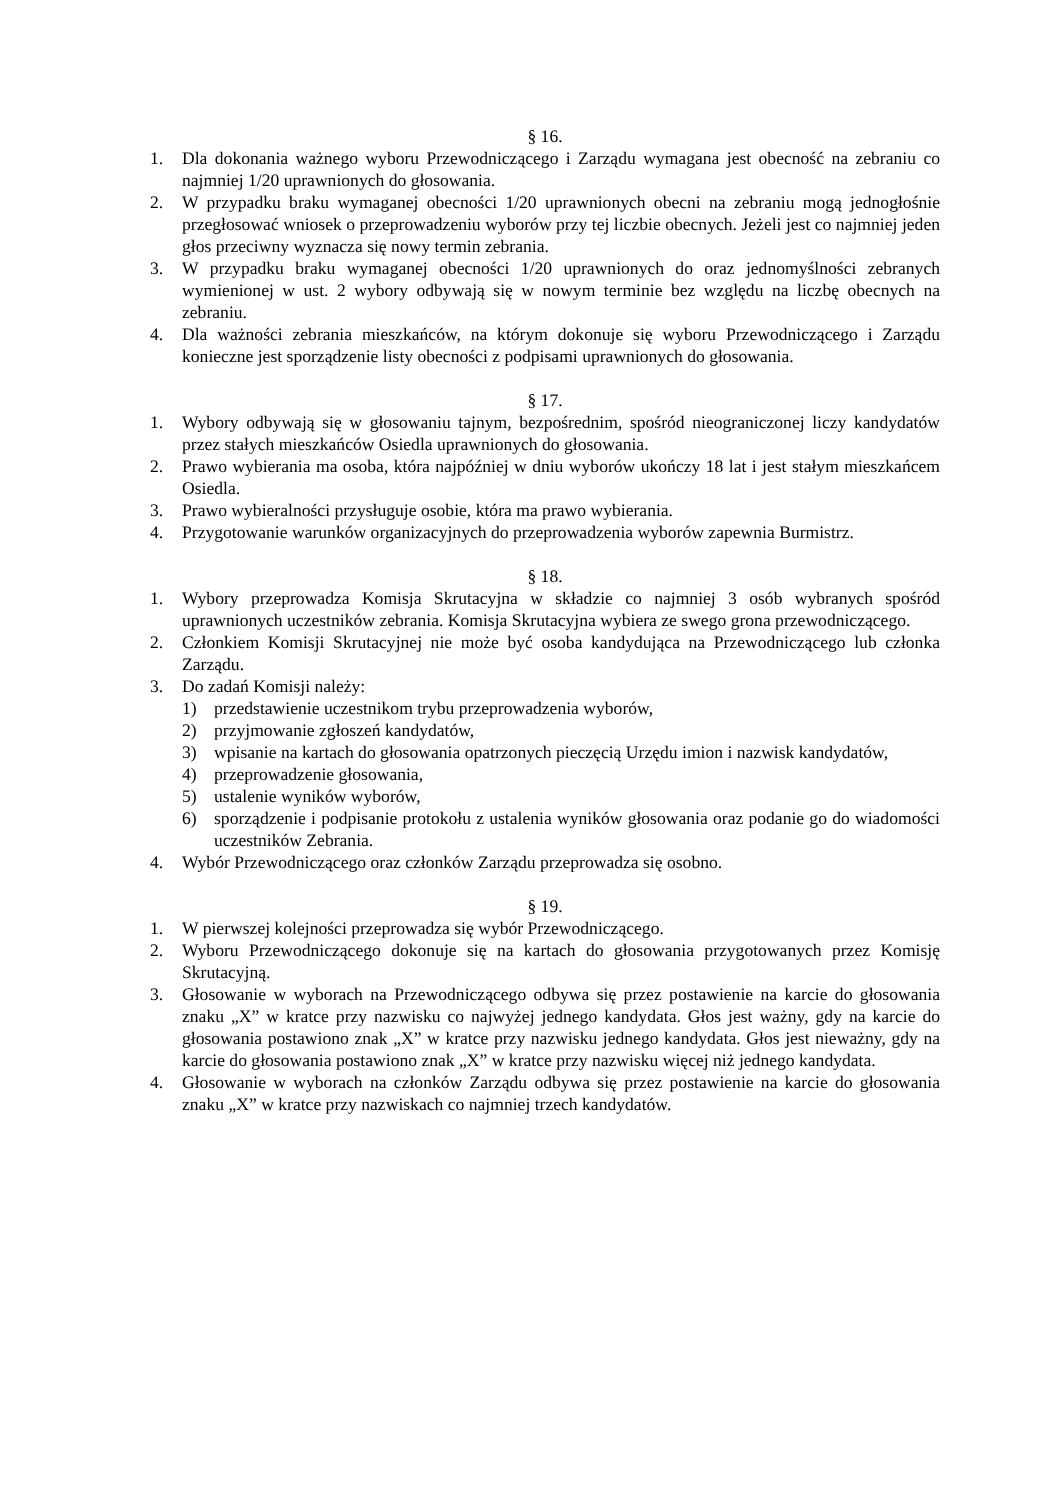§ 16.
1. Dla dokonania ważnego wyboru Przewodniczącego i Zarządu wymagana jest obecność na zebraniu co najmniej 1/20 uprawnionych do głosowania.
2. W przypadku braku wymaganej obecności 1/20 uprawnionych obecni na zebraniu mogą jednogłośnie przegłosować wniosek o przeprowadzeniu wyborów przy tej liczbie obecnych. Jeżeli jest co najmniej jeden głos przeciwny wyznacza się nowy termin zebrania.
3. W przypadku braku wymaganej obecności 1/20 uprawnionych do oraz jednomyślności zebranych wymienionej w ust. 2 wybory odbywają się w nowym terminie bez względu na liczbę obecnych na zebraniu.
4. Dla ważności zebrania mieszkańców, na którym dokonuje się wyboru Przewodniczącego i Zarządu konieczne jest sporządzenie listy obecności z podpisami uprawnionych do głosowania.
§ 17.
1. Wybory odbywają się w głosowaniu tajnym, bezpośrednim, spośród nieograniczonej liczy kandydatów przez stałych mieszkańców Osiedla uprawnionych do głosowania.
2. Prawo wybierania ma osoba, która najpóźniej w dniu wyborów ukończy 18 lat i jest stałym mieszkańcem Osiedla.
3. Prawo wybieralności przysługuje osobie, która ma prawo wybierania.
4. Przygotowanie warunków organizacyjnych do przeprowadzenia wyborów zapewnia Burmistrz.
§ 18.
1. Wybory przeprowadza Komisja Skrutacyjna w składzie co najmniej 3 osób wybranych spośród uprawnionych uczestników zebrania. Komisja Skrutacyjna wybiera ze swego grona przewodniczącego.
2. Członkiem Komisji Skrutacyjnej nie może być osoba kandydująca na Przewodniczącego lub członka Zarządu.
3. Do zadań Komisji należy:
1) przedstawienie uczestnikom trybu przeprowadzenia wyborów,
2) przyjmowanie zgłoszeń kandydatów,
3) wpisanie na kartach do głosowania opatrzonych pieczęcią Urzędu imion i nazwisk kandydatów,
4) przeprowadzenie głosowania,
5) ustalenie wyników wyborów,
6) sporządzenie i podpisanie protokołu z ustalenia wyników głosowania oraz podanie go do wiadomości uczestników Zebrania.
4. Wybór Przewodniczącego oraz członków Zarządu przeprowadza się osobno.
§ 19.
1. W pierwszej kolejności przeprowadza się wybór Przewodniczącego.
2. Wyboru Przewodniczącego dokonuje się na kartach do głosowania przygotowanych przez Komisję Skrutacyjną.
3. Głosowanie w wyborach na Przewodniczącego odbywa się przez postawienie na karcie do głosowania znaku „X” w kratce przy nazwisku co najwyżej jednego kandydata. Głos jest ważny, gdy na karcie do głosowania postawiono znak „X” w kratce przy nazwisku jednego kandydata. Głos jest nieważny, gdy na karcie do głosowania postawiono znak „X” w kratce przy nazwisku więcej niż jednego kandydata.
4. Głosowanie w wyborach na członków Zarządu odbywa się przez postawienie na karcie do głosowania znaku „X” w kratce przy nazwiskach co najmniej trzech kandydatów.